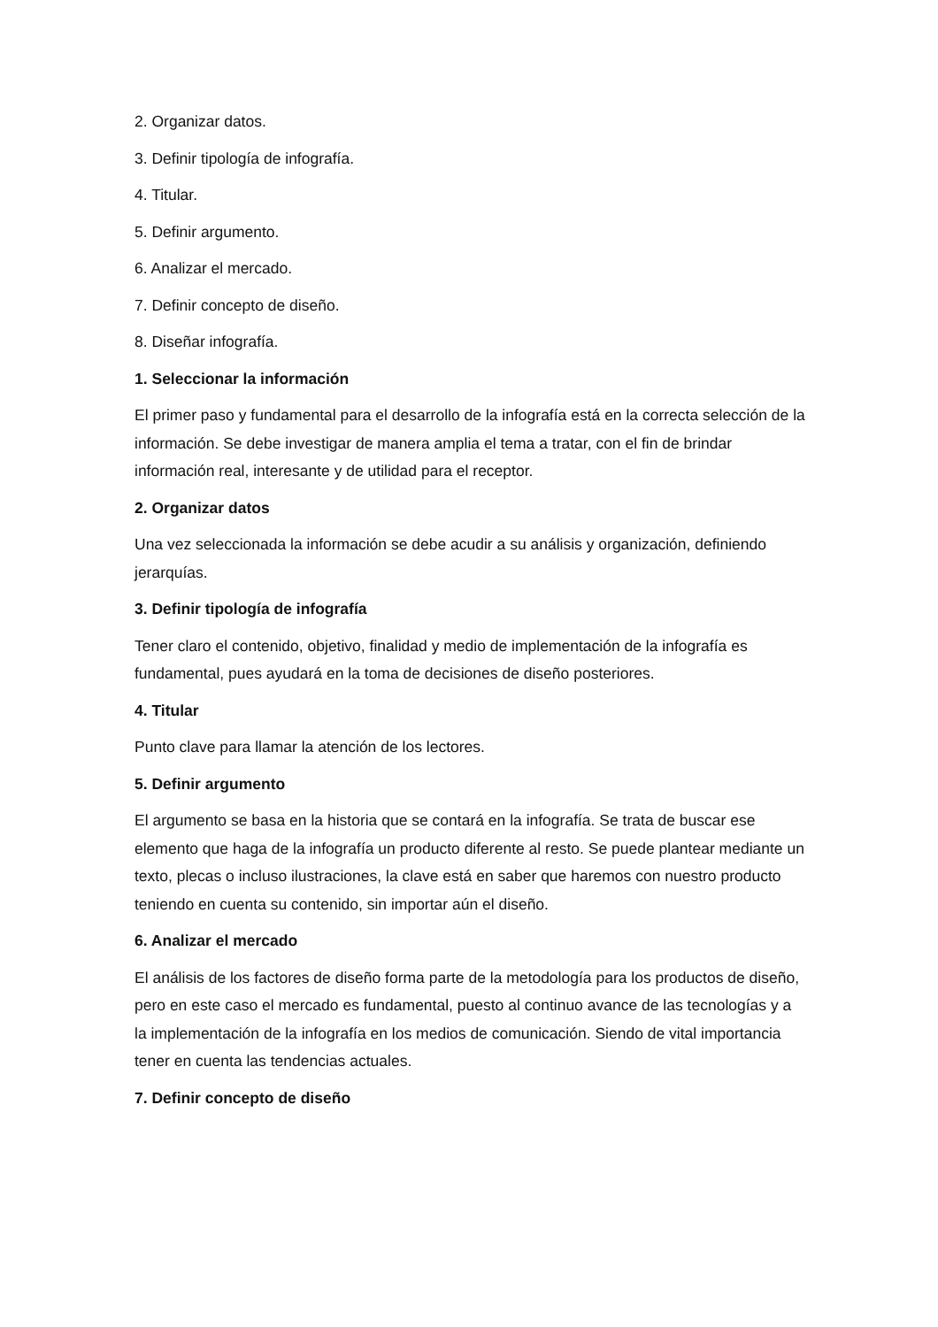2. Organizar datos.
3. Definir tipología de infografía.
4. Titular.
5. Definir argumento.
6. Analizar el mercado.
7. Definir concepto de diseño.
8. Diseñar infografía.
1. Seleccionar la información
El primer paso y fundamental para el desarrollo de la infografía está en la correcta selección de la información. Se debe investigar de manera amplia el tema a tratar, con el fin de brindar información real, interesante y de utilidad para el receptor.
2. Organizar datos
Una vez seleccionada la información se debe acudir a su análisis y organización, definiendo jerarquías.
3. Definir tipología de infografía
Tener claro el contenido, objetivo, finalidad y medio de implementación de la infografía es fundamental, pues ayudará en la toma de decisiones de diseño posteriores.
4. Titular
Punto clave para llamar la atención de los lectores.
5. Definir argumento
El argumento se basa en la historia que se contará en la infografía. Se trata de buscar ese elemento que haga de la infografía un producto diferente al resto. Se puede plantear mediante un texto, plecas o incluso ilustraciones, la clave está en saber que haremos con nuestro producto teniendo en cuenta su contenido, sin importar aún el diseño.
6. Analizar el mercado
El análisis de los factores de diseño forma parte de la metodología para los productos de diseño, pero en este caso el mercado es fundamental, puesto al continuo avance de las tecnologías y a la implementación de la infografía en los medios de comunicación. Siendo de vital importancia tener en cuenta las tendencias actuales.
7. Definir concepto de diseño